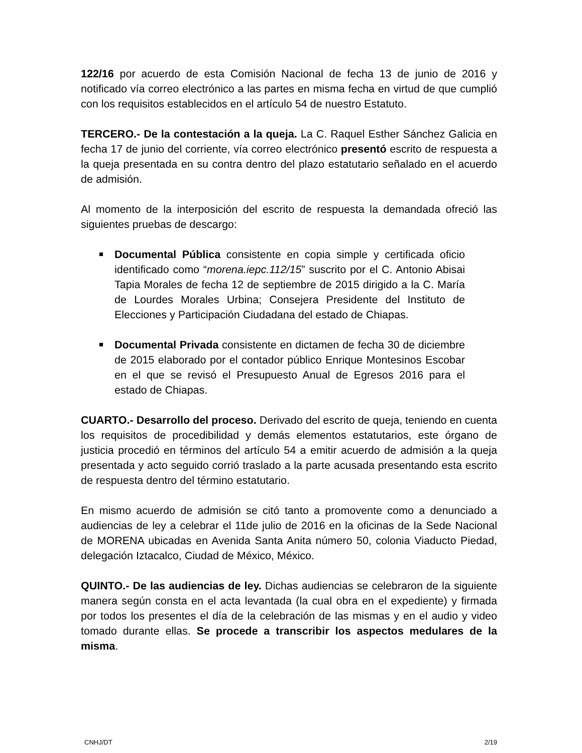122/16 por acuerdo de esta Comisión Nacional de fecha 13 de junio de 2016 y notificado vía correo electrónico a las partes en misma fecha en virtud de que cumplió con los requisitos establecidos en el artículo 54 de nuestro Estatuto.
TERCERO.- De la contestación a la queja. La C. Raquel Esther Sánchez Galicia en fecha 17 de junio del corriente, vía correo electrónico presentó escrito de respuesta a la queja presentada en su contra dentro del plazo estatutario señalado en el acuerdo de admisión.
Al momento de la interposición del escrito de respuesta la demandada ofreció las siguientes pruebas de descargo:
Documental Pública consistente en copia simple y certificada oficio identificado como “morena.iepc.112/15” suscrito por el C. Antonio Abisai Tapia Morales de fecha 12 de septiembre de 2015 dirigido a la C. María de Lourdes Morales Urbina; Consejera Presidente del Instituto de Elecciones y Participación Ciudadana del estado de Chiapas.
Documental Privada consistente en dictamen de fecha 30 de diciembre de 2015 elaborado por el contador público Enrique Montesinos Escobar en el que se revisó el Presupuesto Anual de Egresos 2016 para el estado de Chiapas.
CUARTO.- Desarrollo del proceso. Derivado del escrito de queja, teniendo en cuenta los requisitos de procedibilidad y demás elementos estatutarios, este órgano de justicia procedió en términos del artículo 54 a emitir acuerdo de admisión a la queja presentada y acto seguido corrió traslado a la parte acusada presentando esta escrito de respuesta dentro del término estatutario.
En mismo acuerdo de admisión se citó tanto a promovente como a denunciado a audiencias de ley a celebrar el 11de julio de 2016 en la oficinas de la Sede Nacional de MORENA ubicadas en Avenida Santa Anita número 50, colonia Viaducto Piedad, delegación Iztacalco, Ciudad de México, México.
QUINTO.- De las audiencias de ley. Dichas audiencias se celebraron de la siguiente manera según consta en el acta levantada (la cual obra en el expediente) y firmada por todos los presentes el día de la celebración de las mismas y en el audio y video tomado durante ellas. Se procede a transcribir los aspectos medulares de la misma.
CNHJ/DT 2/19